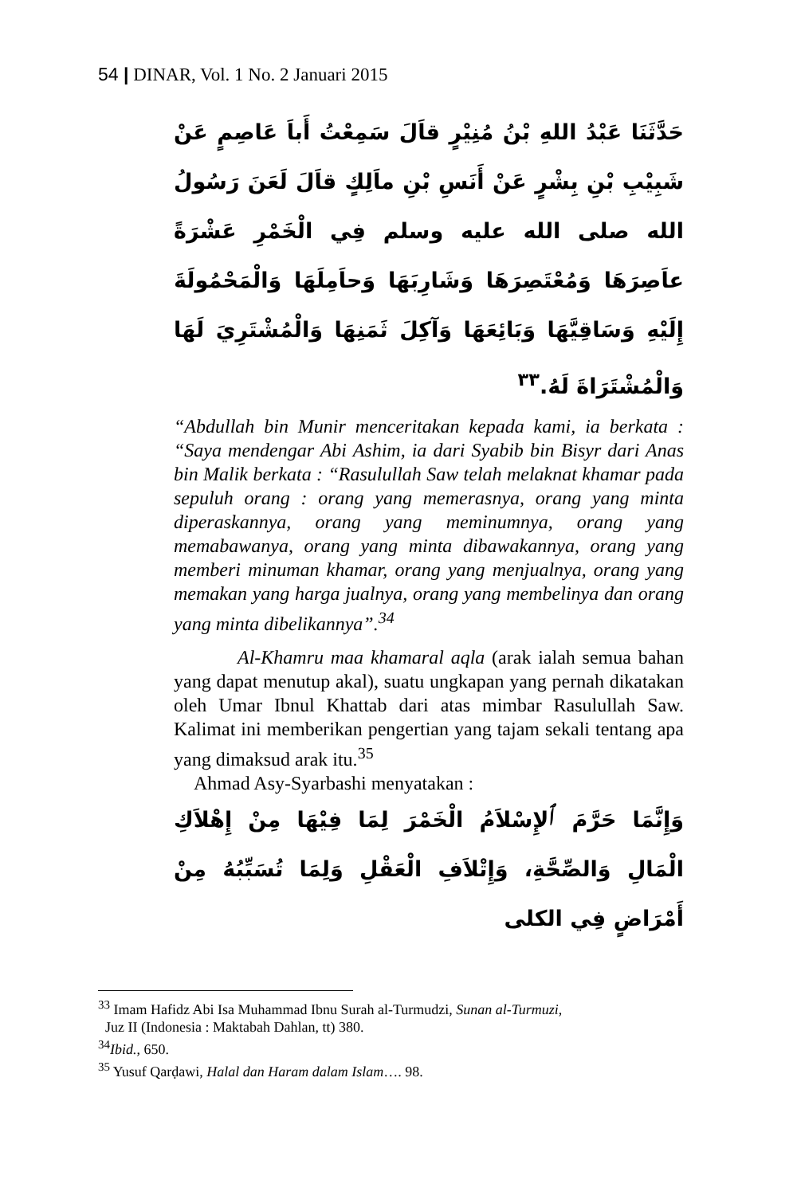54 | DINAR, Vol. 1 No. 2 Januari 2015
حَدَّثَنَا عَبْدُ اللهِ بْنُ مُنِيْرٍ قاَلَ سَمِعْتُ أَباَ عَاصِمٍ عَنْ شَبِيْبِ بْنِ بِشْرٍ عَنْ أَنَسِ بْنِ ماَلِكٍ قاَلَ لَعَنَ رَسُولُ الله صلى الله عليه وسلم فِي الْخَمْرِ عَشْرَةً عاَصِرَهَا وَمُعْتَصِرَهَا وَشَارِبَهَا وَحاَمِلَهَا وَالْمَحْمُولَةَ إِلَيْهِ وَسَاقِيَّهَا وَبَائِعَهَا وَآكِلَ ثَمَنِهَا وَالْمُشْتَرِيَ لَهَا وَالْمُشْتَرَاةَ لَهُ.<sup>٣٣</sup>
“Abdullah bin Munir menceritakan kepada kami, ia berkata : “Saya mendengar Abi Ashim, ia dari Syabib bin Bisyr dari Anas bin Malik berkata : “Rasulullah Saw telah melaknat khamar pada sepuluh orang : orang yang memerasnya, orang yang minta diperaskannya, orang yang meminumnya, orang yang memabawanya, orang yang minta dibawakannya, orang yang memberi minuman khamar, orang yang menjualnya, orang yang memakan yang harga jualnya, orang yang membelinya dan orang yang minta dibelikannya”.<sup>34</sup>
Al-Khamru maa khamaral aqla (arak ialah semua bahan yang dapat menutup akal), suatu ungkapan yang pernah dikatakan oleh Umar Ibnul Khattab dari atas mimbar Rasulullah Saw. Kalimat ini memberikan pengertian yang tajam sekali tentang apa yang dimaksud arak itu.<sup>35</sup>
Ahmad Asy-Syarbashi menyatakan :
وَإِنَّمَا حَرَّمَ ٱلإِسْلاَمُ الْخَمْرَ لِمَا فِيْهَا مِنْ إِهْلاَكِ الْمَالِ وَالصِّحَّةِ، وَإِتْلاَفِ الْعَقْلِ وَلِمَا تُسَبِّبُهُ مِنْ أَمْرَاضٍ فِي الكلى
<sup>33</sup> Imam Hafidz Abi Isa Muhammad Ibnu Surah al-Turmudzi, Sunan al-Turmuzi,
Juz II (Indonesia : Maktabah Dahlan, tt) 380.
<sup>34</sup> Ibid., 650.
<sup>35</sup> Yusuf Qarḍawi, Halal dan Haram dalam Islam…. 98.